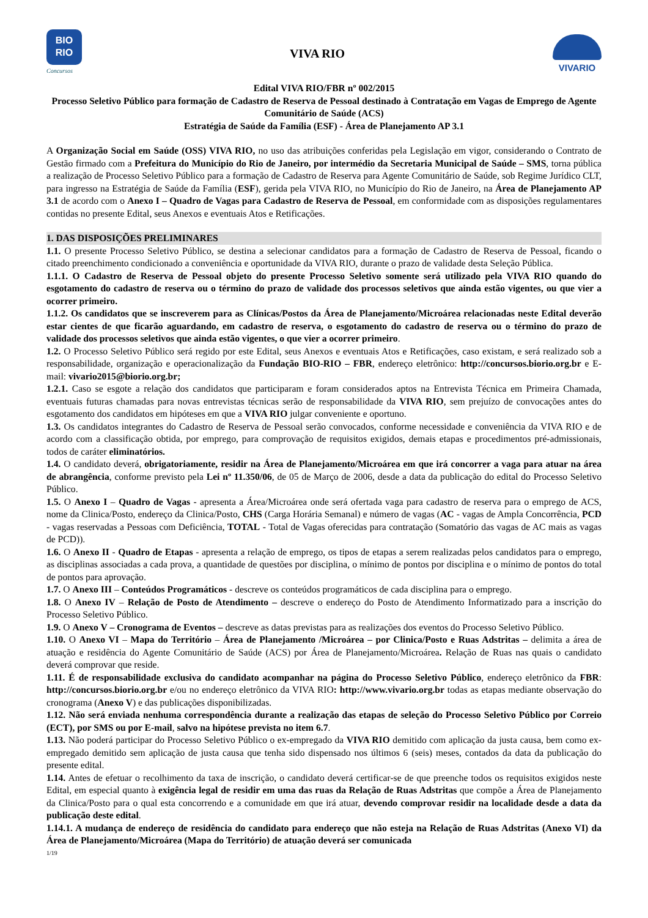BIO
RIO
Concursos
VIVA RIO
VIVARIO
Edital VIVA RIO/FBR nº 002/2015
Processo Seletivo Público para formação de Cadastro de Reserva de Pessoal destinado à Contratação em Vagas de Emprego de Agente Comunitário de Saúde (ACS)
Estratégia de Saúde da Família (ESF) - Área de Planejamento AP 3.1
A Organização Social em Saúde (OSS) VIVA RIO, no uso das atribuições conferidas pela Legislação em vigor, considerando o Contrato de Gestão firmado com a Prefeitura do Município do Rio de Janeiro, por intermédio da Secretaria Municipal de Saúde – SMS, torna pública a realização de Processo Seletivo Público para a formação de Cadastro de Reserva para Agente Comunitário de Saúde, sob Regime Jurídico CLT, para ingresso na Estratégia de Saúde da Família (ESF), gerida pela VIVA RIO, no Município do Rio de Janeiro, na Área de Planejamento AP 3.1 de acordo com o Anexo I – Quadro de Vagas para Cadastro de Reserva de Pessoal, em conformidade com as disposições regulamentares contidas no presente Edital, seus Anexos e eventuais Atos e Retificações.
1. DAS DISPOSIÇÕES PRELIMINARES
1.1. O presente Processo Seletivo Público, se destina a selecionar candidatos para a formação de Cadastro de Reserva de Pessoal, ficando o citado preenchimento condicionado a conveniência e oportunidade da VIVA RIO, durante o prazo de validade desta Seleção Pública.
1.1.1. O Cadastro de Reserva de Pessoal objeto do presente Processo Seletivo somente será utilizado pela VIVA RIO quando do esgotamento do cadastro de reserva ou o término do prazo de validade dos processos seletivos que ainda estão vigentes, ou que vier a ocorrer primeiro.
1.1.2. Os candidatos que se inscreverem para as Clínicas/Postos da Área de Planejamento/Microárea relacionadas neste Edital deverão estar cientes de que ficarão aguardando, em cadastro de reserva, o esgotamento do cadastro de reserva ou o término do prazo de validade dos processos seletivos que ainda estão vigentes, o que vier a ocorrer primeiro.
1.2. O Processo Seletivo Público será regido por este Edital, seus Anexos e eventuais Atos e Retificações, caso existam, e será realizado sob a responsabilidade, organização e operacionalização da Fundação BIO-RIO – FBR, endereço eletrônico: http://concursos.biorio.org.br e E-mail: vivario2015@biorio.org.br;
1.2.1. Caso se esgote a relação dos candidatos que participaram e foram considerados aptos na Entrevista Técnica em Primeira Chamada, eventuais futuras chamadas para novas entrevistas técnicas serão de responsabilidade da VIVA RIO, sem prejuízo de convocações antes do esgotamento dos candidatos em hipóteses em que a VIVA RIO julgar conveniente e oportuno.
1.3. Os candidatos integrantes do Cadastro de Reserva de Pessoal serão convocados, conforme necessidade e conveniência da VIVA RIO e de acordo com a classificação obtida, por emprego, para comprovação de requisitos exigidos, demais etapas e procedimentos pré-admissionais, todos de caráter eliminatórios.
1.4. O candidato deverá, obrigatoriamente, residir na Área de Planejamento/Microárea em que irá concorrer a vaga para atuar na área de abrangência, conforme previsto pela Lei nº 11.350/06, de 05 de Março de 2006, desde a data da publicação do edital do Processo Seletivo Público.
1.5. O Anexo I – Quadro de Vagas - apresenta a Área/Microárea onde será ofertada vaga para cadastro de reserva para o emprego de ACS, nome da Clinica/Posto, endereço da Clinica/Posto, CHS (Carga Horária Semanal) e número de vagas (AC - vagas de Ampla Concorrência, PCD - vagas reservadas a Pessoas com Deficiência, TOTAL - Total de Vagas oferecidas para contratação (Somatório das vagas de AC mais as vagas de PCD)).
1.6. O Anexo II - Quadro de Etapas - apresenta a relação de emprego, os tipos de etapas a serem realizadas pelos candidatos para o emprego, as disciplinas associadas a cada prova, a quantidade de questões por disciplina, o mínimo de pontos por disciplina e o mínimo de pontos do total de pontos para aprovação.
1.7. O Anexo III – Conteúdos Programáticos - descreve os conteúdos programáticos de cada disciplina para o emprego.
1.8. O Anexo IV – Relação de Posto de Atendimento – descreve o endereço do Posto de Atendimento Informatizado para a inscrição do Processo Seletivo Público.
1.9. O Anexo V – Cronograma de Eventos – descreve as datas previstas para as realizações dos eventos do Processo Seletivo Público.
1.10. O Anexo VI – Mapa do Território – Área de Planejamento /Microárea – por Clinica/Posto e Ruas Adstritas – delimita a área de atuação e residência do Agente Comunitário de Saúde (ACS) por Área de Planejamento/Microárea. Relação de Ruas nas quais o candidato deverá comprovar que reside.
1.11. É de responsabilidade exclusiva do candidato acompanhar na página do Processo Seletivo Público, endereço eletrônico da FBR: http://concursos.biorio.org.br e/ou no endereço eletrônico da VIVA RIO: http://www.vivario.org.br todas as etapas mediante observação do cronograma (Anexo V) e das publicações disponibilizadas.
1.12. Não será enviada nenhuma correspondência durante a realização das etapas de seleção do Processo Seletivo Público por Correio (ECT), por SMS ou por E-mail, salvo na hipótese prevista no item 6.7.
1.13. Não poderá participar do Processo Seletivo Público o ex-empregado da VIVA RIO demitido com aplicação da justa causa, bem como ex-empregado demitido sem aplicação de justa causa que tenha sido dispensado nos últimos 6 (seis) meses, contados da data da publicação do presente edital.
1.14. Antes de efetuar o recolhimento da taxa de inscrição, o candidato deverá certificar-se de que preenche todos os requisitos exigidos neste Edital, em especial quanto à exigência legal de residir em uma das ruas da Relação de Ruas Adstritas que compõe a Área de Planejamento da Clinica/Posto para o qual esta concorrendo e a comunidade em que irá atuar, devendo comprovar residir na localidade desde a data da publicação deste edital.
1.14.1. A mudança de endereço de residência do candidato para endereço que não esteja na Relação de Ruas Adstritas (Anexo VI) da Área de Planejamento/Microárea (Mapa do Território) de atuação deverá ser comunicada
1/19